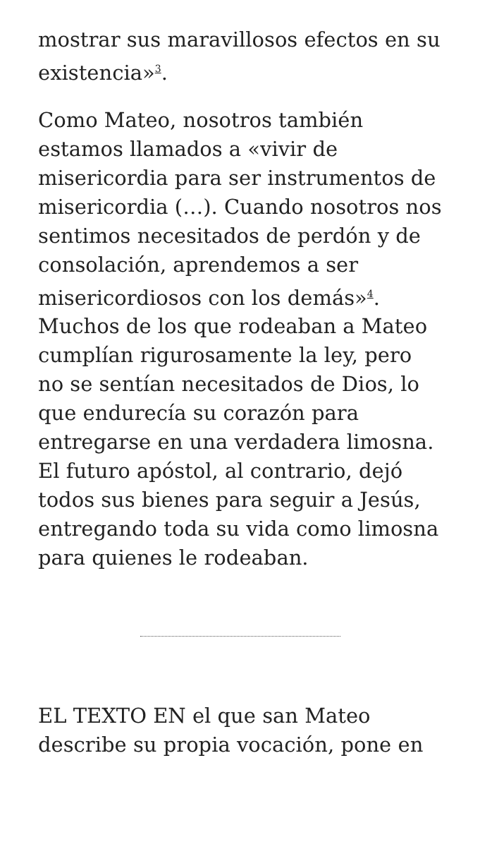mostrar sus maravillosos efectos en su existencia»<sup>3</sup>.
Como Mateo, nosotros también estamos llamados a «vivir de misericordia para ser instrumentos de misericordia (…). Cuando nosotros nos sentimos necesitados de perdón y de consolación, aprendemos a ser misericordiosos con los demás»<sup>4</sup>. Muchos de los que rodeaban a Mateo cumplían rigurosamente la ley, pero no se sentían necesitados de Dios, lo que endurecía su corazón para entregarse en una verdadera limosna. El futuro apóstol, al contrario, dejó todos sus bienes para seguir a Jesús, entregando toda su vida como limosna para quienes le rodeaban.
EL TEXTO EN el que san Mateo describe su propia vocación, pone en